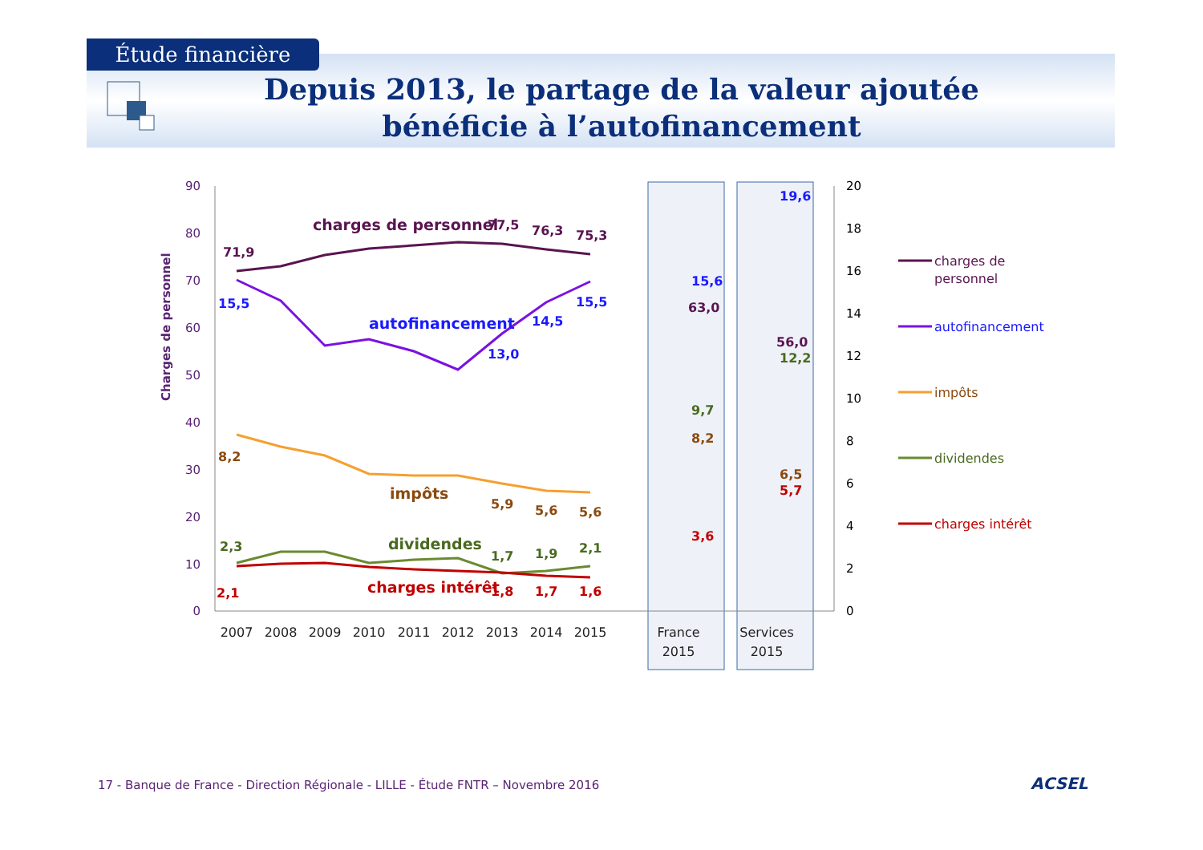Étude financière
Depuis 2013, le partage de la valeur ajoutée bénéficie à l’autofinancement
90
80
70
60
50
40
30
20
10
0
20
18
16
14
12
10
8
6
4
2
0
Charges de personnel
2007
2008
2009
2010
2011
2012
2013
2014
2015
France
2015
Services
2015
charges de personnel
71,9
77,5
76,3
75,3
15,5
autofinancement
13,0
14,5
15,5
8,2
impôts
5,9
5,6
5,6
2,3
dividendes
1,7
1,9
2,1
2,1
charges intérêt
1,8
1,7
1,6
15,6
63,0
9,7
8,2
3,6
19,6
56,0
12,2
6,5
5,7
charges de
personnel
autofinancement
impôts
dividendes
charges intérêt
17 - Banque de France - Direction Régionale - LILLE - Étude FNTR – Novembre 2016
ACSEL